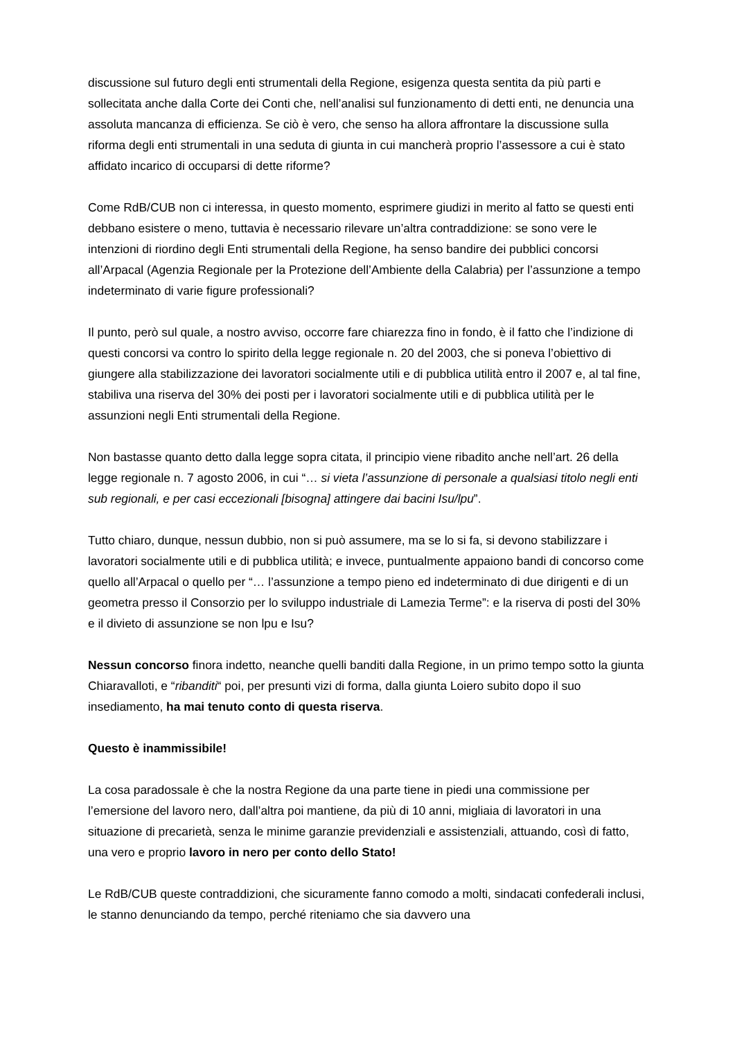discussione sul futuro degli enti strumentali della Regione, esigenza questa sentita da più parti e sollecitata anche dalla Corte dei Conti che, nell’analisi sul funzionamento di detti enti, ne denuncia una assoluta mancanza di efficienza. Se ciò è vero, che senso ha allora affrontare la discussione sulla riforma degli enti strumentali in una seduta di giunta in cui mancherà proprio l’assessore a cui è stato affidato incarico di occuparsi di dette riforme?
Come RdB/CUB non ci interessa, in questo momento, esprimere giudizi in merito al fatto se questi enti debbano esistere o meno, tuttavia è necessario rilevare un’altra contraddizione: se sono vere le intenzioni di riordino degli Enti strumentali della Regione, ha senso bandire dei pubblici concorsi all’Arpacal (Agenzia Regionale per la Protezione dell’Ambiente della Calabria) per l’assunzione a tempo indeterminato di varie figure professionali?
Il punto, però sul quale, a nostro avviso, occorre fare chiarezza fino in fondo, è il fatto che l’indizione di questi concorsi va contro lo spirito della legge regionale n. 20 del 2003, che si poneva l’obiettivo di giungere alla stabilizzazione dei lavoratori socialmente utili e di pubblica utilità entro il 2007 e, al tal fine, stabiliva una riserva del 30% dei posti per i lavoratori socialmente utili e di pubblica utilità per le assunzioni negli Enti strumentali della Regione.
Non bastasse quanto detto dalla legge sopra citata, il principio viene ribadito anche nell’art. 26 della legge regionale n. 7 agosto 2006, in cui “… si vieta l’assunzione di personale a qualsiasi titolo negli enti sub regionali, e per casi eccezionali [bisogna] attingere dai bacini Isu/lpu”.
Tutto chiaro, dunque, nessun dubbio, non si può assumere, ma se lo si fa, si devono stabilizzare i lavoratori socialmente utili e di pubblica utilità; e invece, puntualmente appaiono bandi di concorso come quello all’Arpacal o quello per “… l’assunzione a tempo pieno ed indeterminato di due dirigenti e di un geometra presso il Consorzio per lo sviluppo industriale di Lamezia Terme”: e la riserva di posti del 30% e il divieto di assunzione se non lpu e Isu?
Nessun concorso finora indetto, neanche quelli banditi dalla Regione, in un primo tempo sotto la giunta Chiaravalloti, e “ribanditi“ poi, per presunti vizi di forma, dalla giunta Loiero subito dopo il suo insediamento, ha mai tenuto conto di questa riserva.
Questo è inammissibile!
La cosa paradossale è che la nostra Regione da una parte tiene in piedi una commissione per l’emersione del lavoro nero, dall’altra poi mantiene, da più di 10 anni, migliaia di lavoratori in una situazione di precarietà, senza le minime garanzie previdenziali e assistenziali, attuando, così di fatto, una vero e proprio lavoro in nero per conto dello Stato!
Le RdB/CUB queste contraddizioni, che sicuramente fanno comodo a molti, sindacati confederali inclusi, le stanno denunciando da tempo, perché riteniamo che sia davvero una